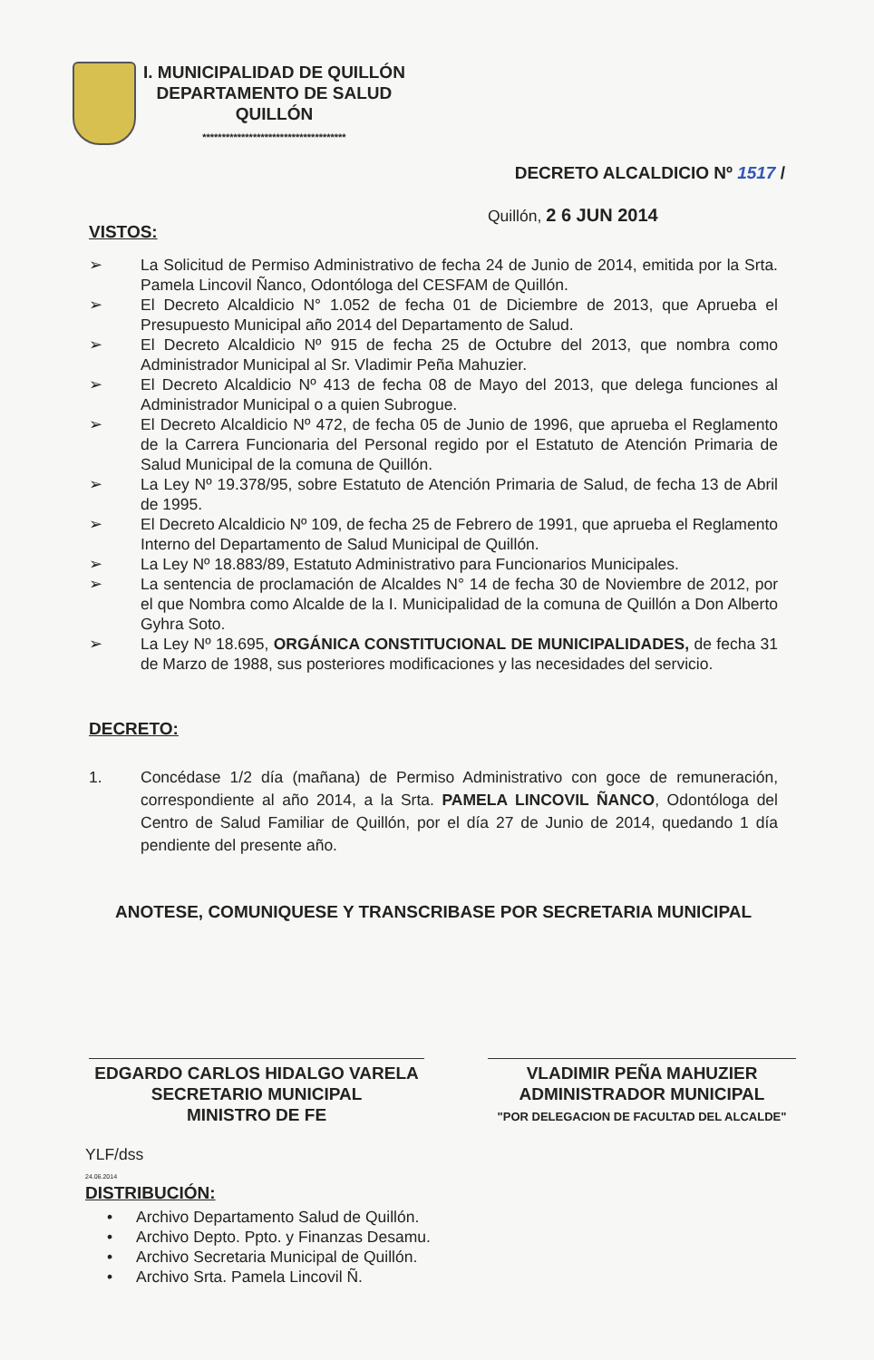I. MUNICIPALIDAD DE QUILLÓN
DEPARTAMENTO DE SALUD
QUILLÓN
*************************************
DECRETO ALCALDICIO Nº 1517 /
Quillón, 2 6 JUN 2014
VISTOS:
➢ La Solicitud de Permiso Administrativo de fecha 24 de Junio de 2014, emitida por la Srta. Pamela Lincovil Ñanco, Odontóloga del CESFAM de Quillón.
➢ El Decreto Alcaldicio N° 1.052 de fecha 01 de Diciembre de 2013, que Aprueba el Presupuesto Municipal año 2014 del Departamento de Salud.
➢ El Decreto Alcaldicio Nº 915 de fecha 25 de Octubre del 2013, que nombra como Administrador Municipal al Sr. Vladimir Peña Mahuzier.
➢ El Decreto Alcaldicio Nº 413 de fecha 08 de Mayo del 2013, que delega funciones al Administrador Municipal o a quien Subrogue.
➢ El Decreto Alcaldicio Nº 472, de fecha 05 de Junio de 1996, que aprueba el Reglamento de la Carrera Funcionaria del Personal regido por el Estatuto de Atención Primaria de Salud Municipal de la comuna de Quillón.
➢ La Ley Nº 19.378/95, sobre Estatuto de Atención Primaria de Salud, de fecha 13 de Abril de 1995.
➢ El Decreto Alcaldicio Nº 109, de fecha 25 de Febrero de 1991, que aprueba el Reglamento Interno del Departamento de Salud Municipal de Quillón.
➢ La Ley Nº 18.883/89, Estatuto Administrativo para Funcionarios Municipales.
➢ La sentencia de proclamación de Alcaldes N° 14 de fecha 30 de Noviembre de 2012, por el que Nombra como Alcalde de la I. Municipalidad de la comuna de Quillón a Don Alberto Gyhra Soto.
➢ La Ley Nº 18.695, ORGÁNICA CONSTITUCIONAL DE MUNICIPALIDADES, de fecha 31 de Marzo de 1988, sus posteriores modificaciones y las necesidades del servicio.
DECRETO:
1. Concédase 1/2 día (mañana) de Permiso Administrativo con goce de remuneración, correspondiente al año 2014, a la Srta. PAMELA LINCOVIL ÑANCO, Odontóloga del Centro de Salud Familiar de Quillón, por el día 27 de Junio de 2014, quedando 1 día pendiente del presente año.
ANOTESE, COMUNIQUESE Y TRANSCRIBASE POR SECRETARIA MUNICIPAL
EDGARDO CARLOS HIDALGO VARELA
SECRETARIO MUNICIPAL
MINISTRO DE FE
VLADIMIR PEÑA MAHUZIER
ADMINISTRADOR MUNICIPAL
"POR DELEGACION DE FACULTAD DEL ALCALDE"
YLF/dss
24.06.2014
DISTRIBUCIÓN:
• Archivo Departamento Salud de Quillón.
• Archivo Depto. Ppto. y Finanzas Desamu.
• Archivo Secretaria Municipal de Quillón.
• Archivo Srta. Pamela Lincovil Ñ.